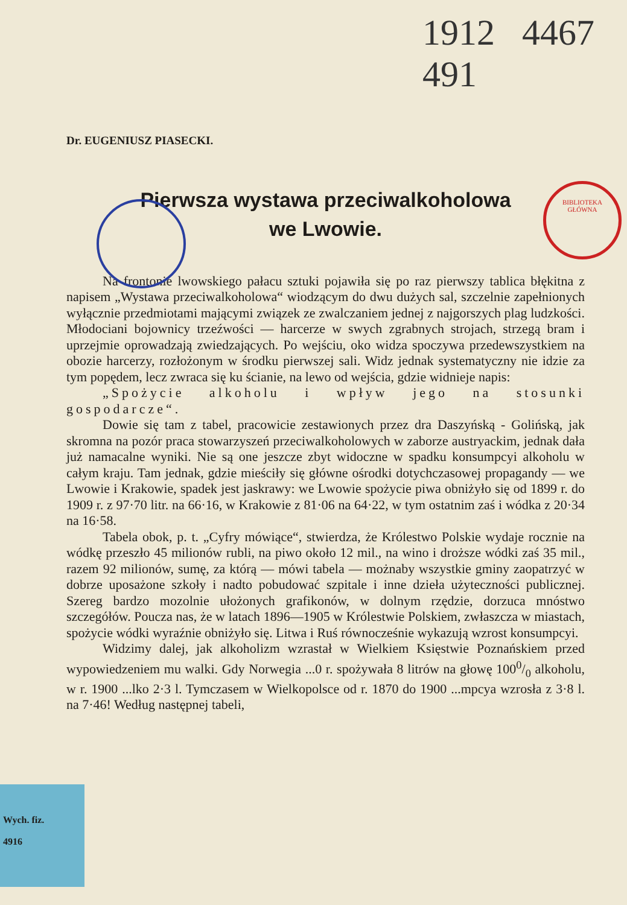1912 4467 491
BIBLIOTEKA
GŁÓWNA
Dr. EUGENIUSZ PIASECKI.
Pierwsza wystawa przeciwalkoholowa
we Lwowie.
Na frontonie lwowskiego pałacu sztuki pojawiła się po raz pierwszy tablica błękitna z napisem „Wystawa przeciwalkoholowa“ wiodzącym do dwu dużych sal, szczelnie zapełnionych wyłącznie przedmiotami mającymi związek ze zwalczaniem jednej z najgorszych plag ludzkości. Młodociani bojownicy trzeźwości — harcerze w swych zgrabnych strojach, strzegą bram i uprzejmie oprowadzają zwiedzających. Po wejściu, oko widza spoczywa przedewszystkiem na obozie harcerzy, rozłożonym w środku pierwszej sali. Widz jednak systematyczny nie idzie za tym popędem, lecz zwraca się ku ścianie, na lewo od wejścia, gdzie widnieje napis:
„Spożycie alkoholu i wpływ jego na stosunki gospodarcze“.
Dowie się tam z tabel, pracowicie zestawionych przez dra Daszyńską - Golińską, jak skromna na pozór praca stowarzyszeń przeciwalkoholowych w zaborze austryackim, jednak dała już namacalne wyniki. Nie są one jeszcze zbyt widoczne w spadku konsumpcyi alkoholu w całym kraju. Tam jednak, gdzie mieściły się główne ośrodki dotychczasowej propagandy — we Lwowie i Krakowie, spadek jest jaskrawy: we Lwowie spożycie piwa obniżyło się od 1899 r. do 1909 r. z 97·70 litr. na 66·16, w Krakowie z 81·06 na 64·22, w tym ostatnim zaś i wódka z 20·34 na 16·58.
Tabela obok, p. t. „Cyfry mówiące“, stwierdza, że Królestwo Polskie wydaje rocznie na wódkę przeszło 45 milionów rubli, na piwo około 12 mil., na wino i droższe wódki zaś 35 mil., razem 92 milionów, sumę, za którą — mówi tabela — możnaby wszystkie gminy zaopatrzyć w dobrze uposażone szkoły i nadto pobudować szpitale i inne dzieła użyteczności publicznej. Szereg bardzo mozolnie ułożonych grafikonów, w dolnym rzędzie, dorzuca mnóstwo szczegółów. Poucza nas, że w latach 1896—1905 w Królestwie Polskiem, zwłaszcza w miastach, spożycie wódki wyraźnie obniżyło się. Litwa i Ruś równocześnie wykazują wzrost konsumpcyi.
Widzimy dalej, jak alkoholizm wzrastał w Wielkiem Księstwie Poznańskiem przed wypowiedzeniem mu walki. Gdy Norwegia ...0 r. spożywała 8 litrów na głowę 1000/0 alkoholu, w r. 1900 ...lko 2·3 l. Tymczasem w Wielkopolsce od r. 1870 do 1900 ...mpcya wzrosła z 3·8 l. na 7·46! Według następnej tabeli,
Wych. fiz.
4916